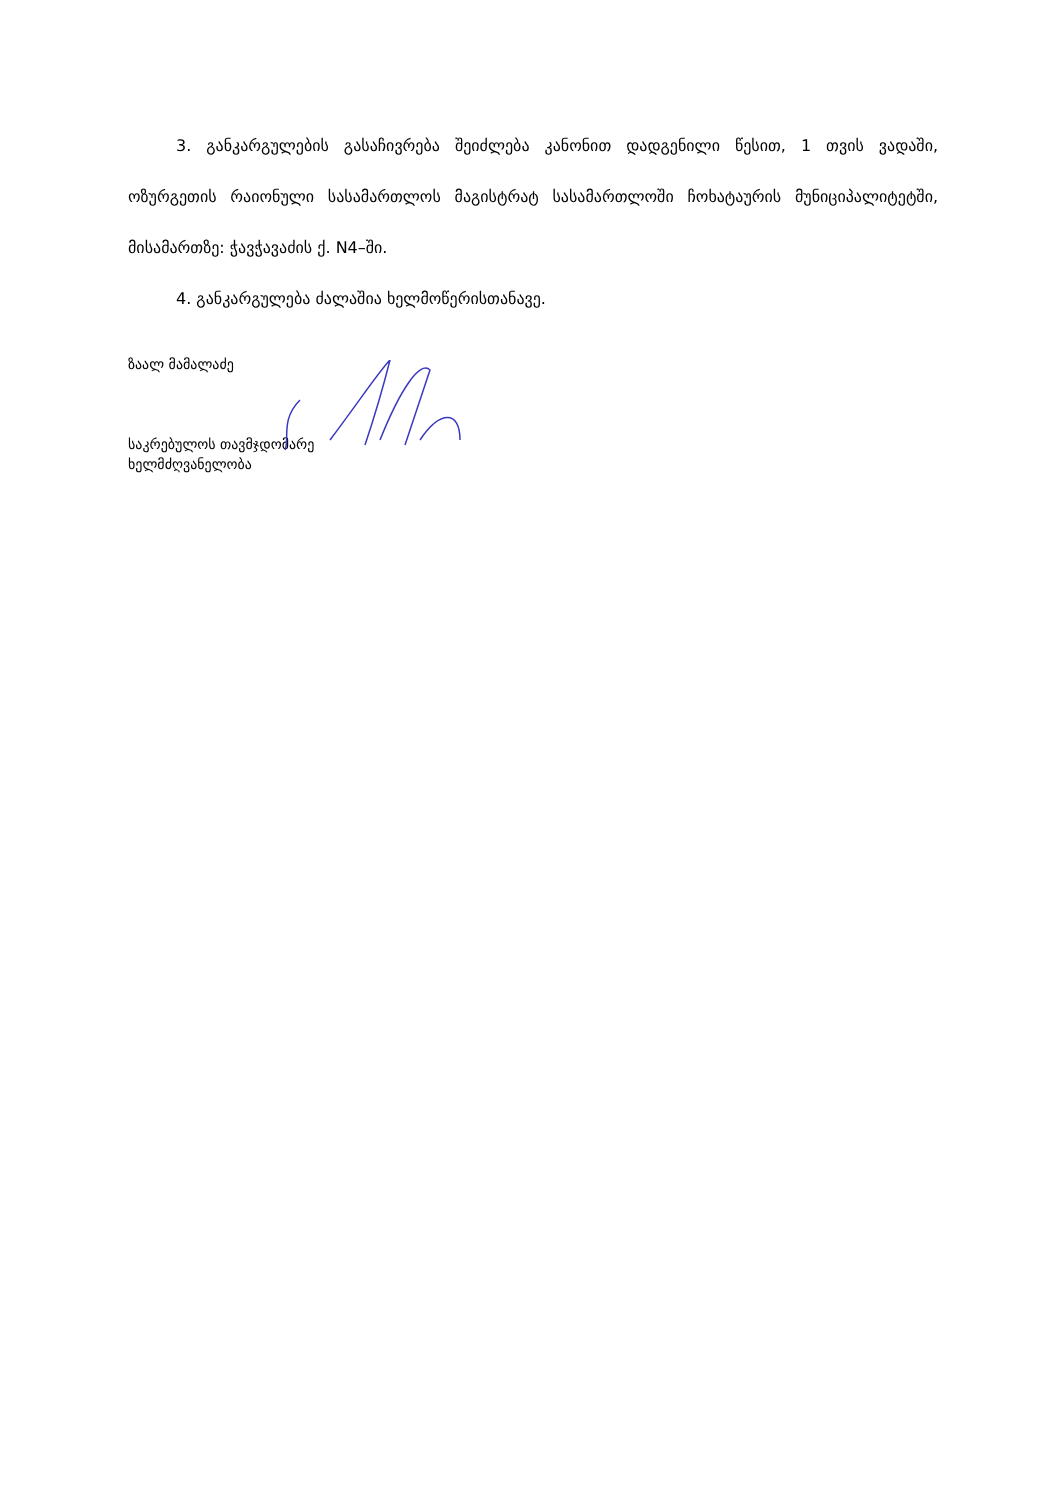3. განკარგულების გასაჩივრება შეიძლება კანონით დადგენილი წესით, 1 თვის ვადაში, ოზურგეთის რაიონული სასამართლოს მაგისტრატ სასამართლოში ჩოხატაურის მუნიციპალიტეტში, მისამართზე: ჭავჭავაძის ქ. N4–ში.
4. განკარგულება ძალაშია ხელმოწერისთანავე.
ზაალ მამალაძე
საკრებულოს თავმჯდომარე
ხელმძღვანელობა